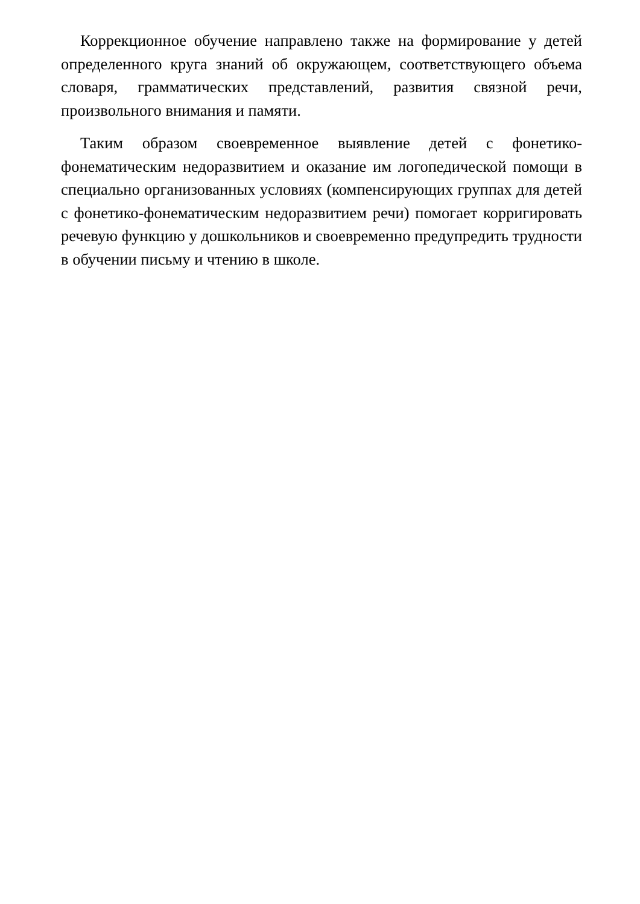Коррекционное обучение направлено также на формирование у детей определенного круга знаний об окружающем, соответствующего объема словаря, грамматических представлений, развития связной речи, произвольного внимания и памяти.
Таким образом своевременное выявление детей с фонетико-фонематическим недоразвитием и оказание им логопедической помощи в специально организованных условиях (компенсирующих группах для детей с фонетико-фонематическим недоразвитием речи) помогает корригировать речевую функцию у дошкольников и своевременно предупредить трудности в обучении письму и чтению в школе.